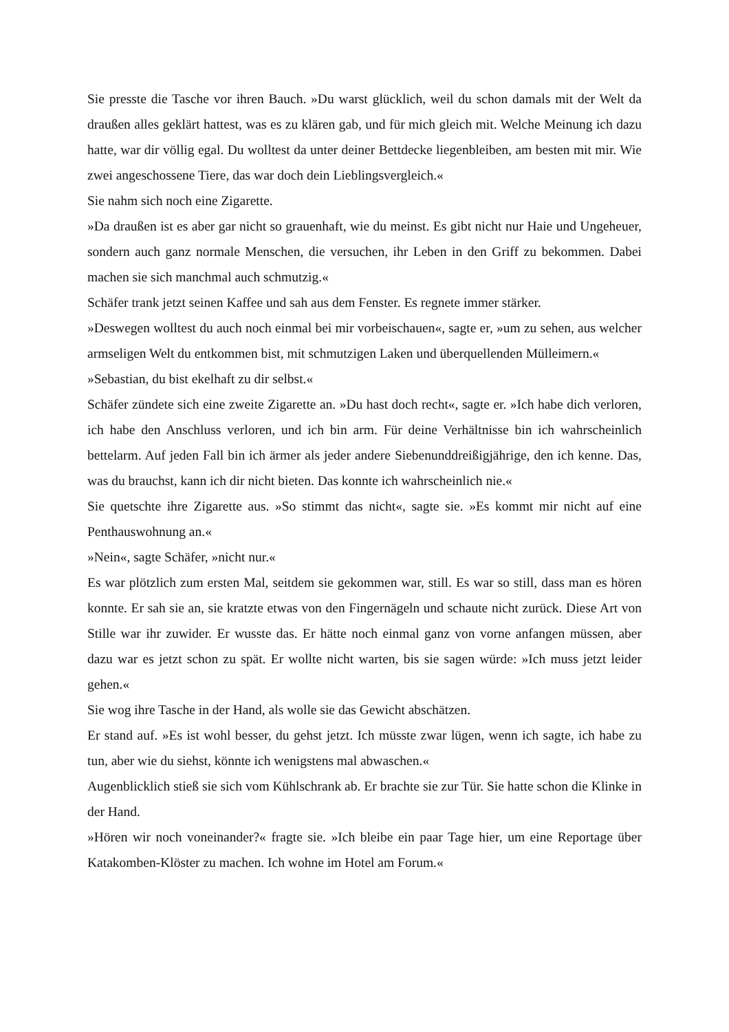Sie presste die Tasche vor ihren Bauch. »Du warst glücklich, weil du schon damals mit der Welt da draußen alles geklärt hattest, was es zu klären gab, und für mich gleich mit. Welche Meinung ich dazu hatte, war dir völlig egal. Du wolltest da unter deiner Bettdecke liegenbleiben, am besten mit mir. Wie zwei angeschossene Tiere, das war doch dein Lieblingsvergleich.«
Sie nahm sich noch eine Zigarette.
»Da draußen ist es aber gar nicht so grauenhaft, wie du meinst. Es gibt nicht nur Haie und Ungeheuer, sondern auch ganz normale Menschen, die versuchen, ihr Leben in den Griff zu bekommen. Dabei machen sie sich manchmal auch schmutzig.«
Schäfer trank jetzt seinen Kaffee und sah aus dem Fenster. Es regnete immer stärker.
»Deswegen wolltest du auch noch einmal bei mir vorbeischauen«, sagte er, »um zu sehen, aus welcher armseligen Welt du entkommen bist, mit schmutzigen Laken und überquellenden Mülleimern.«
»Sebastian, du bist ekelhaft zu dir selbst.«
Schäfer zündete sich eine zweite Zigarette an. »Du hast doch recht«, sagte er. »Ich habe dich verloren, ich habe den Anschluss verloren, und ich bin arm. Für deine Verhältnisse bin ich wahrscheinlich bettelarm. Auf jeden Fall bin ich ärmer als jeder andere Siebenunddreißigjährige, den ich kenne. Das, was du brauchst, kann ich dir nicht bieten. Das konnte ich wahrscheinlich nie.«
Sie quetschte ihre Zigarette aus. »So stimmt das nicht«, sagte sie. »Es kommt mir nicht auf eine Penthauswohnung an.«
»Nein«, sagte Schäfer, »nicht nur.«
Es war plötzlich zum ersten Mal, seitdem sie gekommen war, still. Es war so still, dass man es hören konnte. Er sah sie an, sie kratzte etwas von den Fingernägeln und schaute nicht zurück. Diese Art von Stille war ihr zuwider. Er wusste das. Er hätte noch einmal ganz von vorne anfangen müssen, aber dazu war es jetzt schon zu spät. Er wollte nicht warten, bis sie sagen würde: »Ich muss jetzt leider gehen.«
Sie wog ihre Tasche in der Hand, als wolle sie das Gewicht abschätzen.
Er stand auf. »Es ist wohl besser, du gehst jetzt. Ich müsste zwar lügen, wenn ich sagte, ich habe zu tun, aber wie du siehst, könnte ich wenigstens mal abwaschen.«
Augenblicklich stieß sie sich vom Kühlschrank ab. Er brachte sie zur Tür. Sie hatte schon die Klinke in der Hand.
»Hören wir noch voneinander?« fragte sie. »Ich bleibe ein paar Tage hier, um eine Reportage über Katakomben-Klöster zu machen. Ich wohne im Hotel am Forum.«